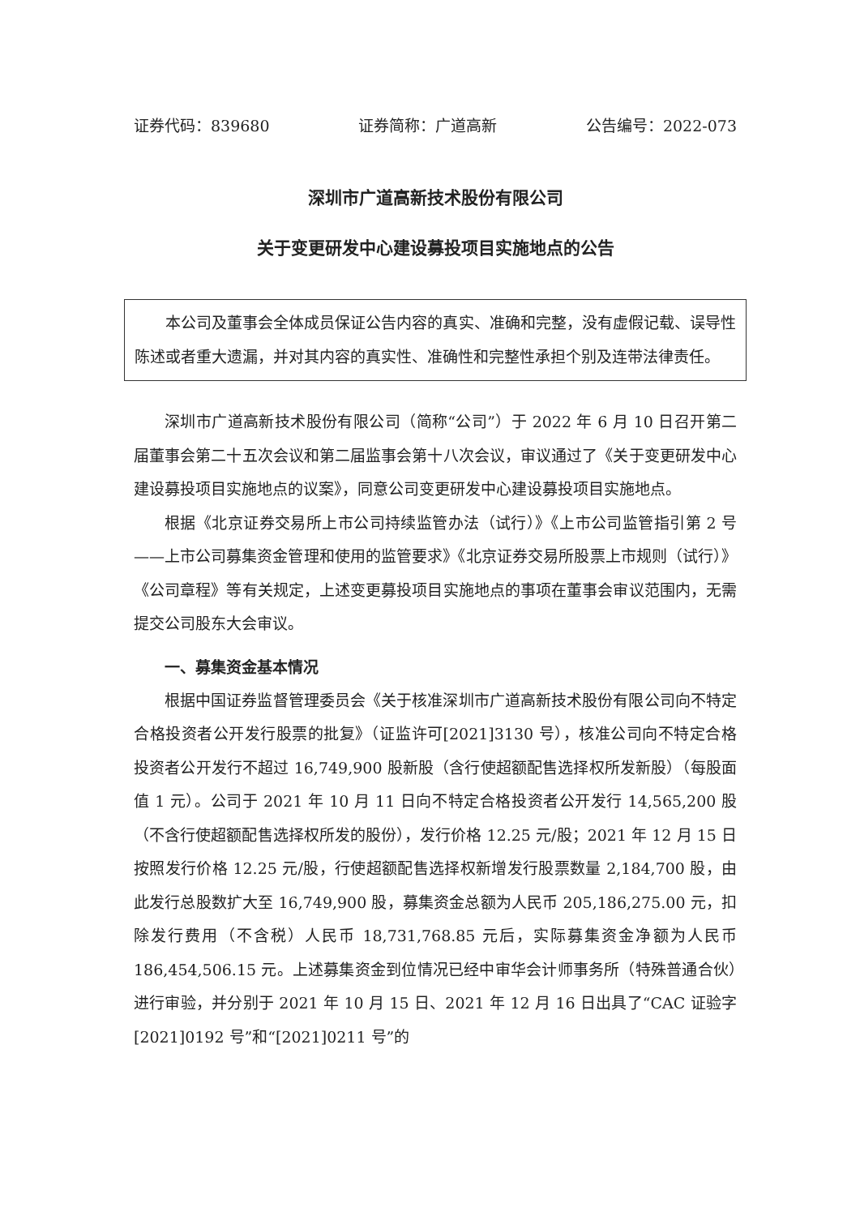证券代码：839680 证券简称：广道高新 公告编号：2022-073
深圳市广道高新技术股份有限公司
关于变更研发中心建设募投项目实施地点的公告
本公司及董事会全体成员保证公告内容的真实、准确和完整，没有虚假记载、误导性陈述或者重大遗漏，并对其内容的真实性、准确性和完整性承担个别及连带法律责任。
深圳市广道高新技术股份有限公司（简称“公司”）于 2022 年 6 月 10 日召开第二届董事会第二十五次会议和第二届监事会第十八次会议，审议通过了《关于变更研发中心建设募投项目实施地点的议案》，同意公司变更研发中心建设募投项目实施地点。
根据《北京证券交易所上市公司持续监管办法（试行）》《上市公司监管指引第 2 号——上市公司募集资金管理和使用的监管要求》《北京证券交易所股票上市规则（试行）》《公司章程》等有关规定，上述变更募投项目实施地点的事项在董事会审议范围内，无需提交公司股东大会审议。
一、募集资金基本情况
根据中国证券监督管理委员会《关于核准深圳市广道高新技术股份有限公司向不特定合格投资者公开发行股票的批复》（证监许可[2021]3130 号），核准公司向不特定合格投资者公开发行不超过 16,749,900 股新股（含行使超额配售选择权所发新股）（每股面值 1 元）。公司于 2021 年 10 月 11 日向不特定合格投资者公开发行 14,565,200 股（不含行使超额配售选择权所发的股份），发行价格 12.25 元/股；2021 年 12 月 15 日按照发行价格 12.25 元/股，行使超额配售选择权新增发行股票数量 2,184,700 股，由此发行总股数扩大至 16,749,900 股，募集资金总额为人民币 205,186,275.00 元，扣除发行费用（不含税）人民币 18,731,768.85 元后，实际募集资金净额为人民币 186,454,506.15 元。上述募集资金到位情况已经中审华会计师事务所（特殊普通合伙）进行审验，并分别于 2021 年 10 月 15 日、2021 年 12 月 16 日出具了“CAC 证验字[2021]0192 号”和“[2021]0211 号”的